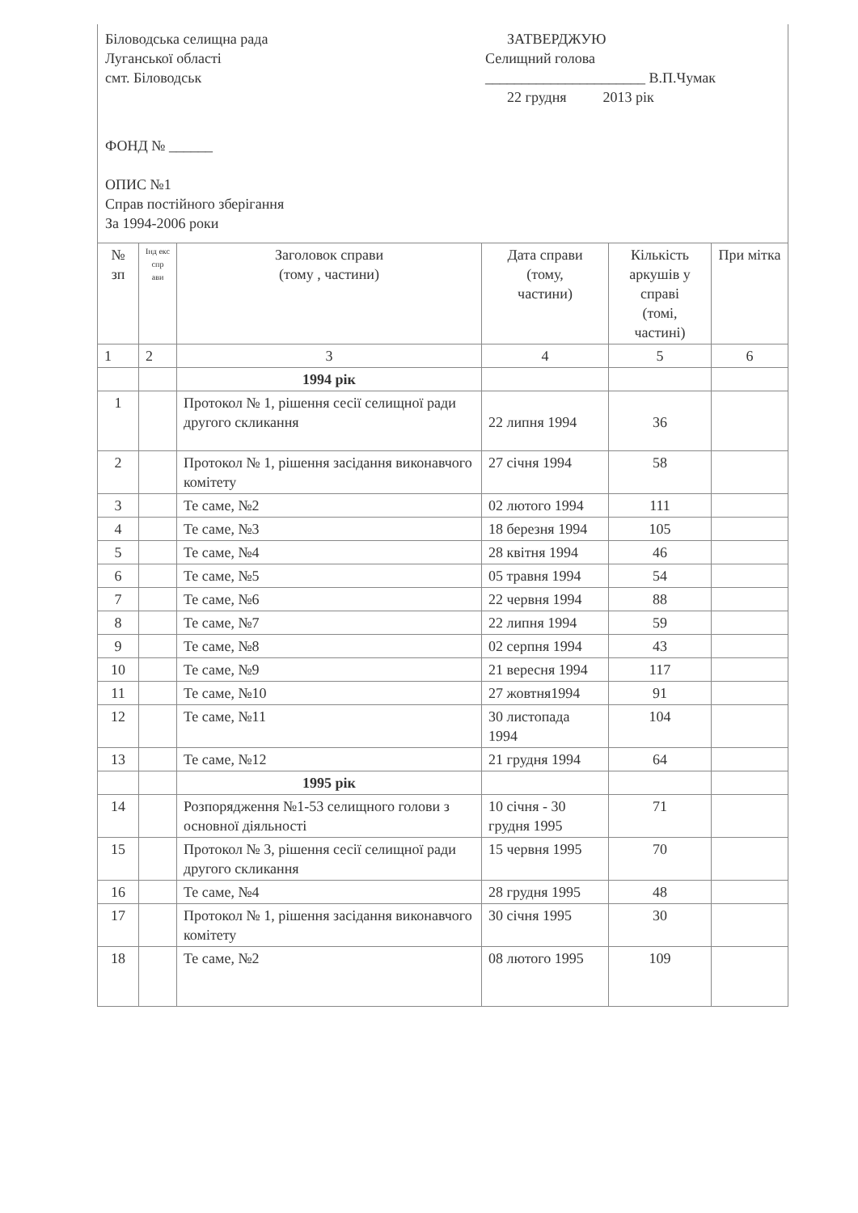Біловодська селищна рада
Луганської області
смт. Біловодськ
ЗАТВЕРДЖУЮ
Селищний голова
______________________ В.П.Чумак
22 грудня 2013 рік
ФОНД № ______
ОПИС №1
Справ постійного зберігання
За 1994-2006 роки
| № зп | Інд екс спр ави | Заголовок справи (тому , частини) | Дата справи (тому, частини) | Кількість аркушів у справі (томі, частині) | При мітка |
| --- | --- | --- | --- | --- | --- |
| 1 | 2 | 3 | 4 | 5 | 6 |
| | | 1994 рік | | | |
| 1 | | Протокол № 1, рішення сесії селищної ради другого скликання | 22 липня 1994 | 36 | |
| 2 | | Протокол № 1, рішення засідання виконавчого комітету | 27 січня 1994 | 58 | |
| 3 | | Те саме, №2 | 02 лютого 1994 | 111 | |
| 4 | | Те саме, №3 | 18 березня 1994 | 105 | |
| 5 | | Те саме, №4 | 28 квітня 1994 | 46 | |
| 6 | | Те саме, №5 | 05 травня 1994 | 54 | |
| 7 | | Те саме, №6 | 22 червня 1994 | 88 | |
| 8 | | Те саме, №7 | 22 липня 1994 | 59 | |
| 9 | | Те саме, №8 | 02 серпня 1994 | 43 | |
| 10 | | Те саме, №9 | 21 вересня 1994 | 117 | |
| 11 | | Те саме, №10 | 27 жовтня1994 | 91 | |
| 12 | | Те саме, №11 | 30 листопада 1994 | 104 | |
| 13 | | Те саме, №12 | 21 грудня 1994 | 64 | |
| | | 1995 рік | | | |
| 14 | | Розпорядження №1-53 селищного голови з основної діяльності | 10 січня - 30 грудня 1995 | 71 | |
| 15 | | Протокол № 3, рішення сесії селищної ради другого скликання | 15 червня 1995 | 70 | |
| 16 | | Те саме, №4 | 28 грудня 1995 | 48 | |
| 17 | | Протокол № 1, рішення засідання виконавчого комітету | 30 січня 1995 | 30 | |
| 18 | | Те саме, №2 | 08 лютого 1995 | 109 | |